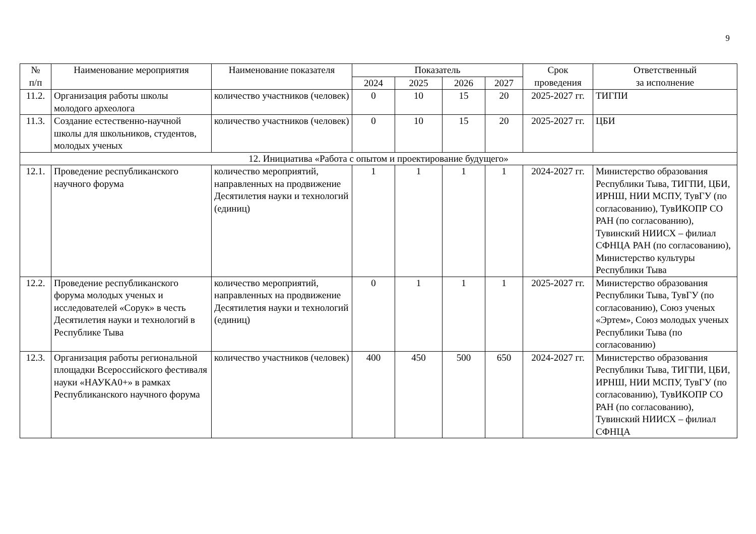9
| № п/п | Наименование мероприятия | Наименование показателя | Показатель | | | | Срок проведения | Ответственный за исполнение |
| --- | --- | --- | --- | --- | --- | --- | --- | --- |
| | | | 2024 | 2025 | 2026 | 2027 | | |
| 11.2. | Организация работы школы молодого археолога | количество участников (человек) | 0 | 10 | 15 | 20 | 2025-2027 гг. | ТИГПИ |
| 11.3. | Создание естественно-научной школы для школьников, студентов, молодых ученых | количество участников (человек) | 0 | 10 | 15 | 20 | 2025-2027 гг. | ЦБИ |
| 12. Инициатива «Работа с опытом и проектирование будущего» | | | | | | | | |
| 12.1. | Проведение республиканского научного форума | количество мероприятий, направленных на продвижение Десятилетия науки и технологий (единиц) | 1 | 1 | 1 | 1 | 2024-2027 гг. | Министерство образования Республики Тыва, ТИГПИ, ЦБИ, ИРНШ, НИИ МСПУ, ТувГУ (по согласованию), ТувИКОПР СО РАН (по согласованию), Тувинский НИИСХ – филиал СФНЦА РАН (по согласованию), Министерство культуры Республики Тыва |
| 12.2. | Проведение республиканского форума молодых ученых и исследователей «Сорук» в честь Десятилетия науки и технологий в Республике Тыва | количество мероприятий, направленных на продвижение Десятилетия науки и технологий (единиц) | 0 | 1 | 1 | 1 | 2025-2027 гг. | Министерство образования Республики Тыва, ТувГУ (по согласованию), Союз ученых «Эртем», Союз молодых ученых Республики Тыва (по согласованию) |
| 12.3. | Организация работы региональной площадки Всероссийского фестиваля науки «НАУКА0+» в рамках Республиканского научного форума | количество участников (человек) | 400 | 450 | 500 | 650 | 2024-2027 гг. | Министерство образования Республики Тыва, ТИГПИ, ЦБИ, ИРНШ, НИИ МСПУ, ТувГУ (по согласованию), ТувИКОПР СО РАН (по согласованию), Тувинский НИИСХ – филиал СФНЦА |